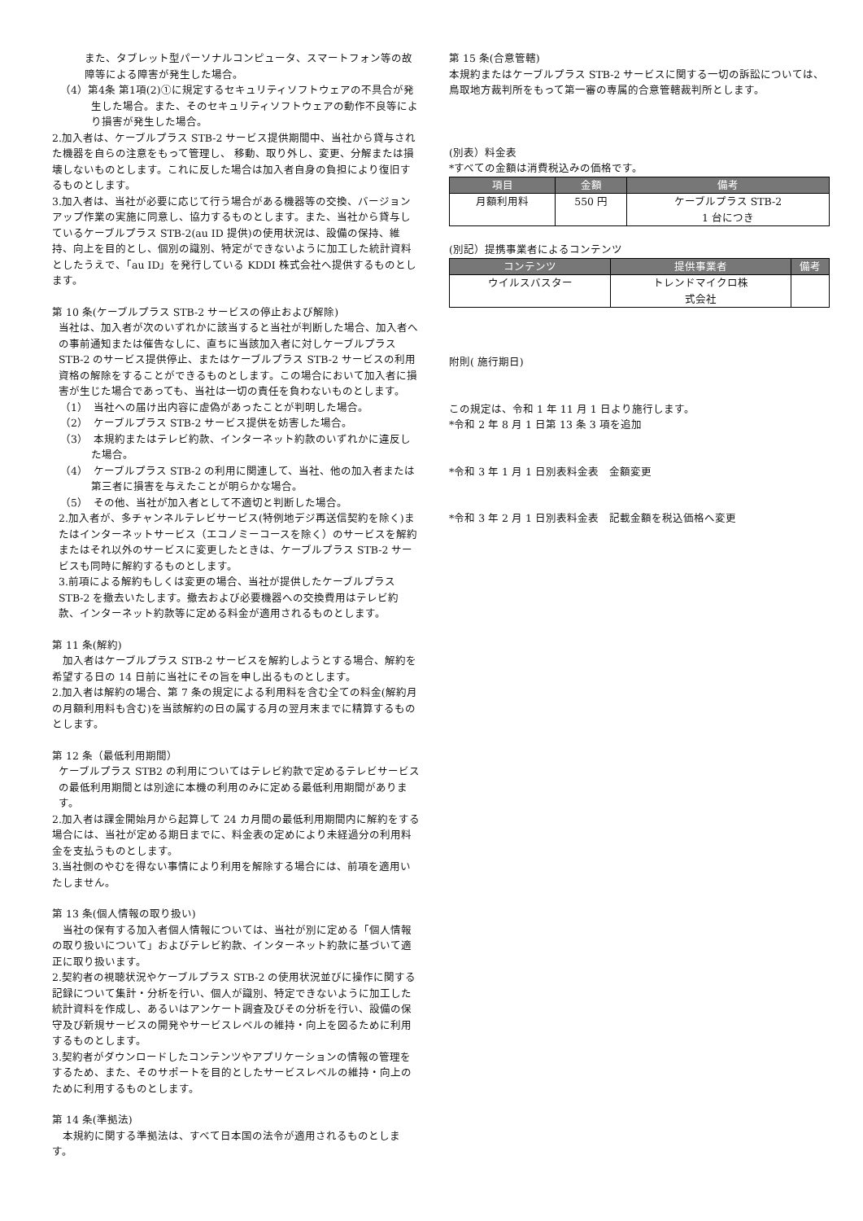また、タブレット型パーソナルコンピュータ、スマートフォン等の故障等による障害が発生した場合。
（4）第4条 第1項(2)①に規定するセキュリティソフトウェアの不具合が発生した場合。また、そのセキュリティソフトウェアの動作不良等により損害が発生した場合。
2.加入者は、ケーブルプラス STB-2 サービス提供期間中、当社から貸与された機器を自らの注意をもって管理し、 移動、取り外し、変更、分解または損壊しないものとします。これに反した場合は加入者自身の負担により復旧するものとします。
3.加入者は、当社が必要に応じて行う場合がある機器等の交換、バージョンアップ作業の実施に同意し、協力するものとします。また、当社から貸与しているケーブルプラス STB-2(au ID 提供)の使用状況は、設備の保持、維持、向上を目的とし、個別の識別、特定ができないように加工した統計資料としたうえで、「au ID」を発行している KDDI 株式会社へ提供するものとします。
第 10 条(ケーブルプラス STB-2 サービスの停止および解除)
当社は、加入者が次のいずれかに該当すると当社が判断した場合、加入者への事前通知または催告なしに、直ちに当該加入者に対しケーブルプラス STB-2 のサービス提供停止、またはケーブルプラス STB-2 サービスの利用資格の解除をすることができるものとします。この場合において加入者に損害が生じた場合であっても、当社は一切の責任を負わないものとします。
（1）　当社への届け出内容に虚偽があったことが判明した場合。
（2）　ケーブルプラス STB-2 サービス提供を妨害した場合。
（3）　本規約またはテレビ約款、インターネット約款のいずれかに違反した場合。
（4）　ケーブルプラス STB-2 の利用に関連して、当社、他の加入者または第三者に損害を与えたことが明らかな場合。
（5）　その他、当社が加入者として不適切と判断した場合。
2.加入者が、多チャンネルテレビサービス(特例地デジ再送信契約を除く)またはインターネットサービス（エコノミーコースを除く）のサービスを解約またはそれ以外のサービスに変更したときは、ケーブルプラス STB-2 サービスも同時に解約するものとします。
3.前項による解約もしくは変更の場合、当社が提供したケーブルプラス STB-2 を撤去いたします。撤去および必要機器への交換費用はテレビ約款、インターネット約款等に定める料金が適用されるものとします。
第 11 条(解約)
　加入者はケーブルプラス STB-2 サービスを解約しようとする場合、解約を希望する日の 14 日前に当社にその旨を申し出るものとします。
2.加入者は解約の場合、第 7 条の規定による利用料を含む全ての料金(解約月の月額利用料も含む)を当該解約の日の属する月の翌月末までに精算するものとします。
第 12 条（最低利用期間）
ケーブルプラス STB2 の利用についてはテレビ約款で定めるテレビサービスの最低利用期間とは別途に本機の利用のみに定める最低利用期間があります。
2.加入者は課金開始月から起算して 24 カ月間の最低利用期間内に解約をする場合には、当社が定める期日までに、料金表の定めにより未経過分の利用料金を支払うものとします。
3.当社側のやむを得ない事情により利用を解除する場合には、前項を適用いたしません。
第 13 条(個人情報の取り扱い)
　当社の保有する加入者個人情報については、当社が別に定める「個人情報の取り扱いについて」およびテレビ約款、インターネット約款に基づいて適正に取り扱います。
2.契約者の視聴状況やケーブルプラス STB-2 の使用状況並びに操作に関する記録について集計・分析を行い、個人が識別、特定できないように加工した統計資料を作成し、あるいはアンケート調査及びその分析を行い、設備の保守及び新規サービスの開発やサービスレベルの維持・向上を図るために利用するものとします。
3.契約者がダウンロードしたコンテンツやアプリケーションの情報の管理をするため、また、そのサポートを目的としたサービスレベルの維持・向上のために利用するものとします。
第 14 条(準拠法)
　本規約に関する準拠法は、すべて日本国の法令が適用されるものとします。
第 15 条(合意管轄)
本規約またはケーブルプラス STB-2 サービスに関する一切の訴訟については、鳥取地方裁判所をもって第一審の専属的合意管轄裁判所とします。
(別表）料金表
*すべての金額は消費税込みの価格です。
| 項目 | 金額 | 備考 |
| --- | --- | --- |
| 月額利用料 | 550 円 | ケーブルプラス STB-2 1 台につき |
(別記）提携事業者によるコンテンツ
| コンテンツ | 提供事業者 | 備考 |
| --- | --- | --- |
| ウイルスバスター | トレンドマイクロ株 式会社 | |
附則( 施行期日)
この規定は、令和 1 年 11 月 1 日より施行します。
*令和 2 年 8 月 1 日第 13 条 3 項を追加
*令和 3 年 1 月 1 日別表料金表　金額変更
*令和 3 年 2 月 1 日別表料金表　記載金額を税込価格へ変更